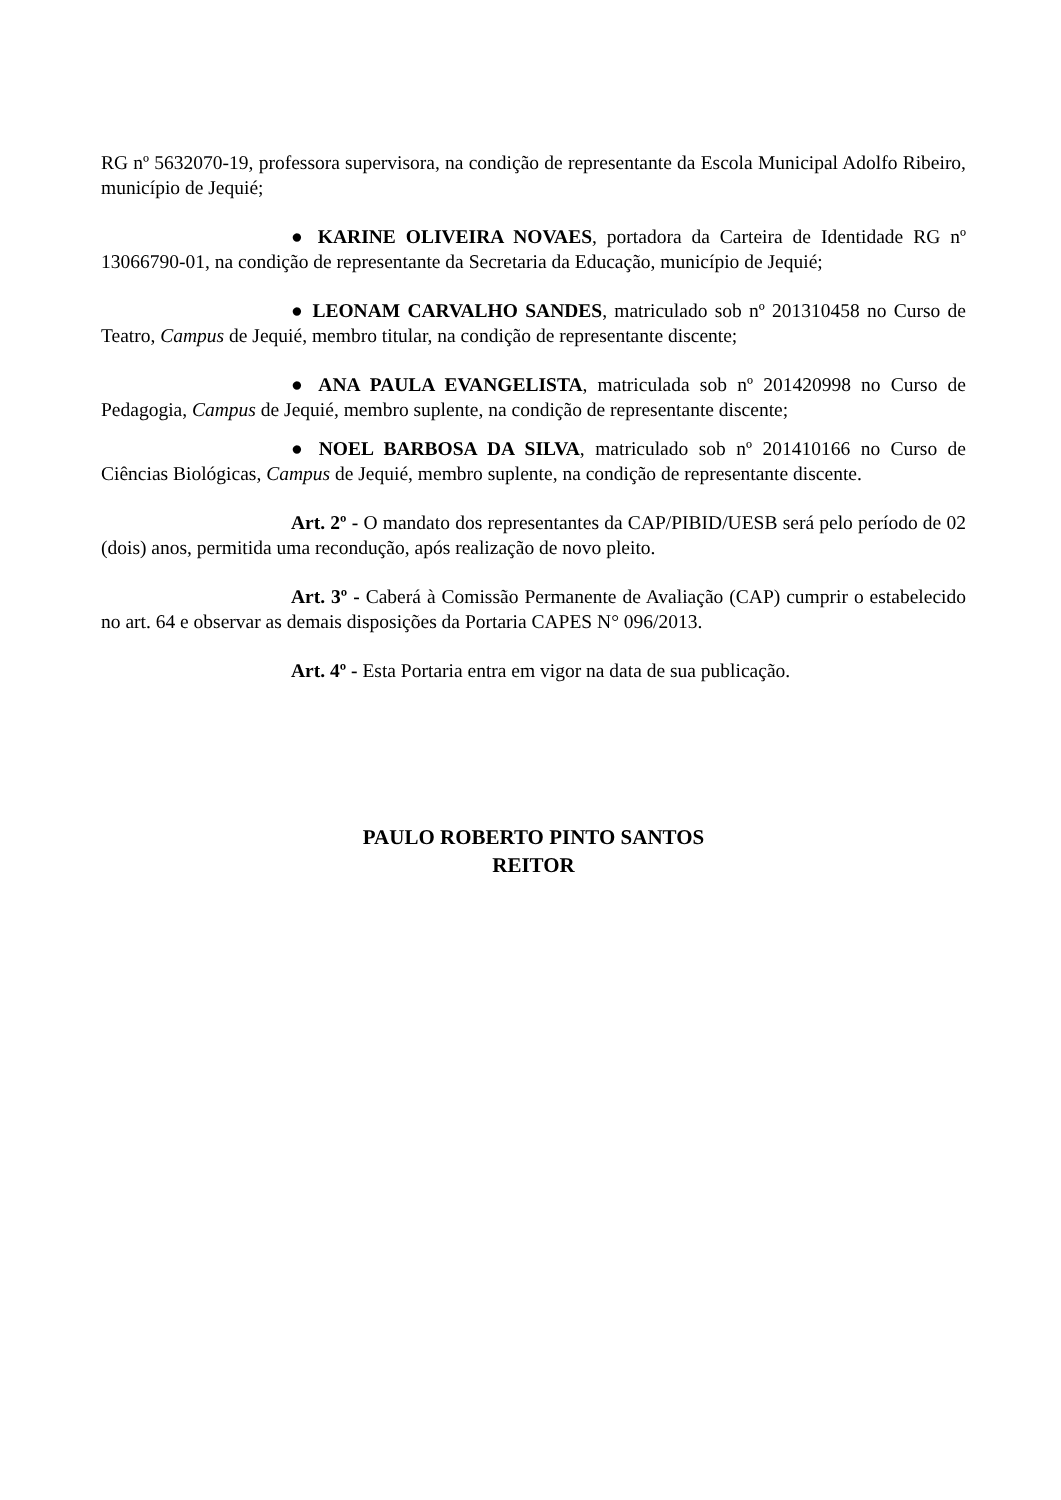RG nº 5632070-19, professora supervisora, na condição de representante da Escola Municipal Adolfo Ribeiro, município de Jequié;
● KARINE OLIVEIRA NOVAES, portadora da Carteira de Identidade RG nº 13066790-01, na condição de representante da Secretaria da Educação, município de Jequié;
● LEONAM CARVALHO SANDES, matriculado sob nº 201310458 no Curso de Teatro, Campus de Jequié, membro titular, na condição de representante discente;
● ANA PAULA EVANGELISTA, matriculada sob nº 201420998 no Curso de Pedagogia, Campus de Jequié, membro suplente, na condição de representante discente;
● NOEL BARBOSA DA SILVA, matriculado sob nº 201410166 no Curso de Ciências Biológicas, Campus de Jequié, membro suplente, na condição de representante discente.
Art. 2º - O mandato dos representantes da CAP/PIBID/UESB será pelo período de 02 (dois) anos, permitida uma recondução, após realização de novo pleito.
Art. 3º - Caberá à Comissão Permanente de Avaliação (CAP) cumprir o estabelecido no art. 64 e observar as demais disposições da Portaria CAPES N° 096/2013.
Art. 4º - Esta Portaria entra em vigor na data de sua publicação.
PAULO ROBERTO PINTO SANTOS
REITOR